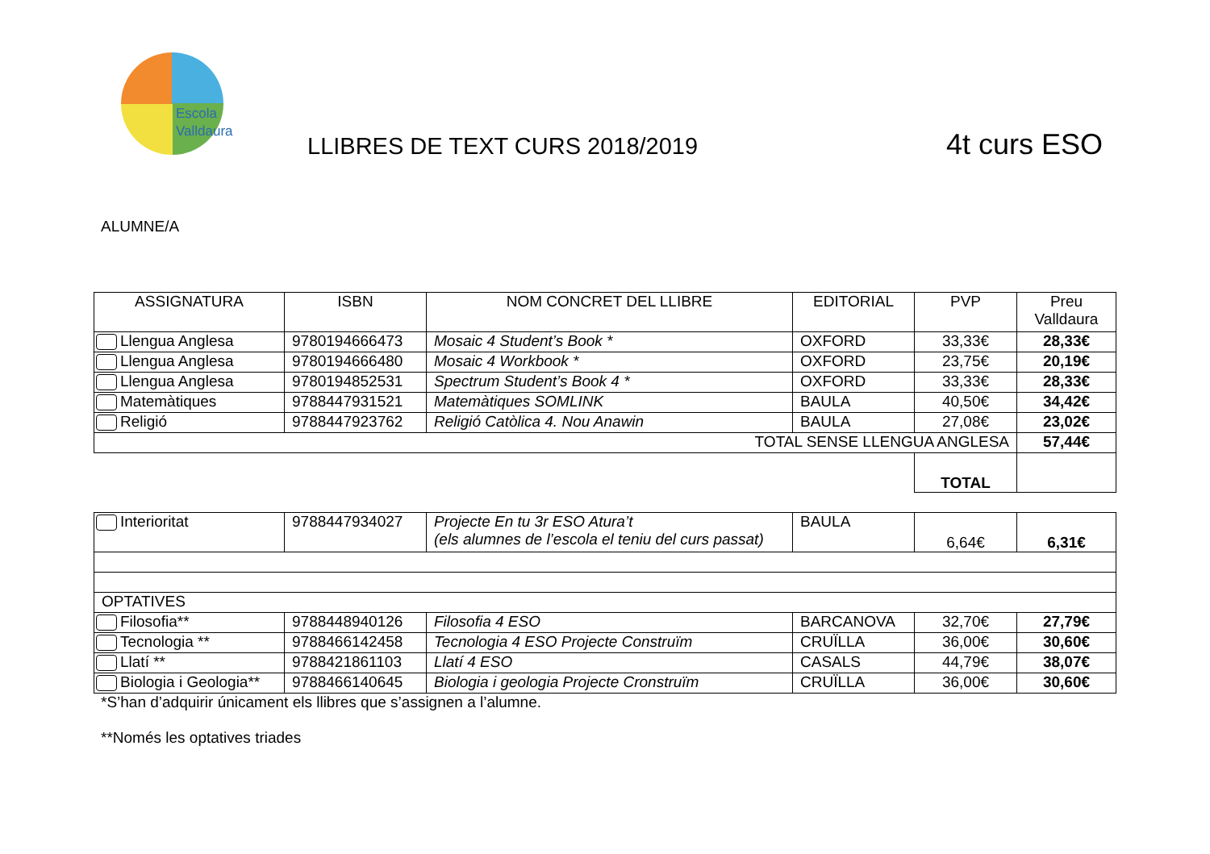Escola
Valldaura
LLIBRES DE TEXT CURS 2018/2019 4t curs ESO
ALUMNE/A
| ASSIGNATURA | ISBN | NOM CONCRET DEL LLIBRE | EDITORIAL | PVP | Preu Valldaura |
| --- | --- | --- | --- | --- | --- |
| Llengua Anglesa | 9780194666473 | Mosaic 4 Student’s Book * | OXFORD | 33,33€ | 28,33€ |
| Llengua Anglesa | 9780194666480 | Mosaic 4 Workbook * | OXFORD | 23,75€ | 20,19€ |
| Llengua Anglesa | 9780194852531 | Spectrum Student’s Book 4 * | OXFORD | 33,33€ | 28,33€ |
| Matemàtiques | 9788447931521 | Matemàtiques SOMLINK | BAULA | 40,50€ | 34,42€ |
| Religió | 9788447923762 | Religió Catòlica 4. Nou Anawin | BAULA | 27,08€ | 23,02€ |
| TOTAL SENSE LLENGUA ANGLESA | | | | | 57,44€ |
| | | | | TOTAL | |
| Interioritat | 9788447934027 | Projecte En tu 3r ESO Atura’t (els alumnes de l’escola el teniu del curs passat) | BAULA | 6,64€ | 6,31€ |
| OPTATIVES | | | | | |
| Filosofia** | 9788448940126 | Filosofia 4 ESO | BARCANOVA | 32,70€ | 27,79€ |
| Tecnologia ** | 9788466142458 | Tecnologia 4 ESO Projecte Construïm | CRUÏLLA | 36,00€ | 30,60€ |
| Llatí ** | 9788421861103 | Llatí 4 ESO | CASALS | 44,79€ | 38,07€ |
| Biologia i Geologia** | 9788466140645 | Biologia i geologia Projecte Cronstruïm | CRUÏLLA | 36,00€ | 30,60€ |
*S’han d’adquirir únicament els llibres que s’assignen a l’alumne.
**Només les optatives triades